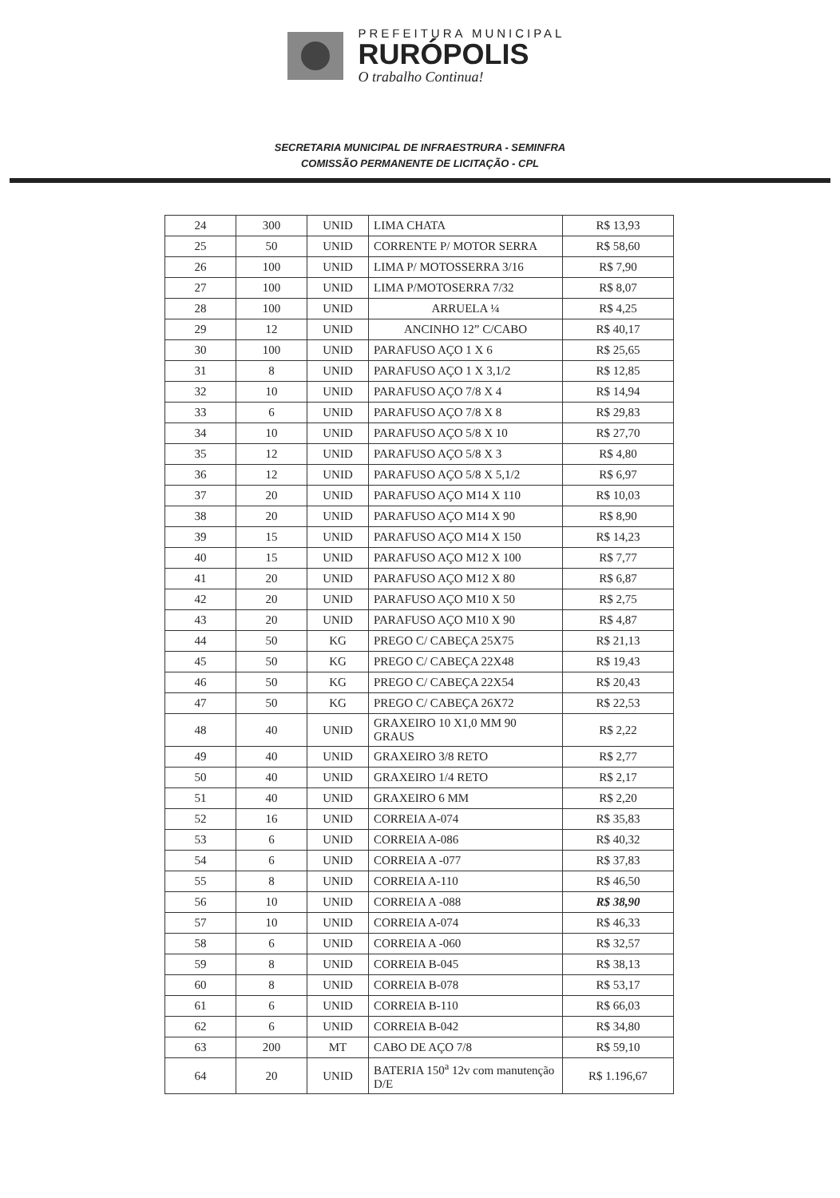PREFEITURA MUNICIPAL
RURÓPOLIS
O trabalho Continua!
SECRETARIA MUNICIPAL DE INFRAESTRURA - SEMINFRA
COMISSÃO PERMANENTE DE LICITAÇÃO - CPL
| 24 | 300 | UNID | LIMA CHATA | R$ 13,93 |
| 25 | 50 | UNID | CORRENTE P/ MOTOR SERRA | R$ 58,60 |
| 26 | 100 | UNID | LIMA P/ MOTOSSERRA 3/16 | R$ 7,90 |
| 27 | 100 | UNID | LIMA P/MOTOSERRA 7/32 | R$ 8,07 |
| 28 | 100 | UNID | ARRUELA ¼ | R$ 4,25 |
| 29 | 12 | UNID | ANCINHO 12” C/CABO | R$ 40,17 |
| 30 | 100 | UNID | PARAFUSO AÇO 1 X 6 | R$ 25,65 |
| 31 | 8 | UNID | PARAFUSO AÇO 1 X 3,1/2 | R$ 12,85 |
| 32 | 10 | UNID | PARAFUSO AÇO 7/8 X 4 | R$ 14,94 |
| 33 | 6 | UNID | PARAFUSO AÇO 7/8 X 8 | R$ 29,83 |
| 34 | 10 | UNID | PARAFUSO AÇO 5/8 X 10 | R$ 27,70 |
| 35 | 12 | UNID | PARAFUSO AÇO 5/8 X 3 | R$ 4,80 |
| 36 | 12 | UNID | PARAFUSO AÇO 5/8 X 5,1/2 | R$ 6,97 |
| 37 | 20 | UNID | PARAFUSO AÇO M14 X 110 | R$ 10,03 |
| 38 | 20 | UNID | PARAFUSO AÇO M14 X 90 | R$ 8,90 |
| 39 | 15 | UNID | PARAFUSO AÇO M14 X 150 | R$ 14,23 |
| 40 | 15 | UNID | PARAFUSO AÇO M12 X 100 | R$ 7,77 |
| 41 | 20 | UNID | PARAFUSO AÇO M12 X 80 | R$ 6,87 |
| 42 | 20 | UNID | PARAFUSO AÇO M10 X 50 | R$ 2,75 |
| 43 | 20 | UNID | PARAFUSO AÇO M10 X 90 | R$ 4,87 |
| 44 | 50 | KG | PREGO C/ CABEÇA 25X75 | R$ 21,13 |
| 45 | 50 | KG | PREGO C/ CABEÇA 22X48 | R$ 19,43 |
| 46 | 50 | KG | PREGO C/ CABEÇA 22X54 | R$ 20,43 |
| 47 | 50 | KG | PREGO C/ CABEÇA 26X72 | R$ 22,53 |
| 48 | 40 | UNID | GRAXEIRO 10 X1,0 MM 90 GRAUS | R$ 2,22 |
| 49 | 40 | UNID | GRAXEIRO 3/8 RETO | R$ 2,77 |
| 50 | 40 | UNID | GRAXEIRO 1/4 RETO | R$ 2,17 |
| 51 | 40 | UNID | GRAXEIRO 6 MM | R$ 2,20 |
| 52 | 16 | UNID | CORREIA A-074 | R$ 35,83 |
| 53 | 6 | UNID | CORREIA A-086 | R$ 40,32 |
| 54 | 6 | UNID | CORREIA A -077 | R$ 37,83 |
| 55 | 8 | UNID | CORREIA A-110 | R$ 46,50 |
| 56 | 10 | UNID | CORREIA A -088 | R$ 38,90 |
| 57 | 10 | UNID | CORREIA A-074 | R$ 46,33 |
| 58 | 6 | UNID | CORREIA A -060 | R$ 32,57 |
| 59 | 8 | UNID | CORREIA B-045 | R$ 38,13 |
| 60 | 8 | UNID | CORREIA B-078 | R$ 53,17 |
| 61 | 6 | UNID | CORREIA B-110 | R$ 66,03 |
| 62 | 6 | UNID | CORREIA B-042 | R$ 34,80 |
| 63 | 200 | MT | CABO DE AÇO 7/8 | R$ 59,10 |
| 64 | 20 | UNID | BATERIA 150<sup>a</sup> 12v com manutenção D/E | R$ 1.196,67 |